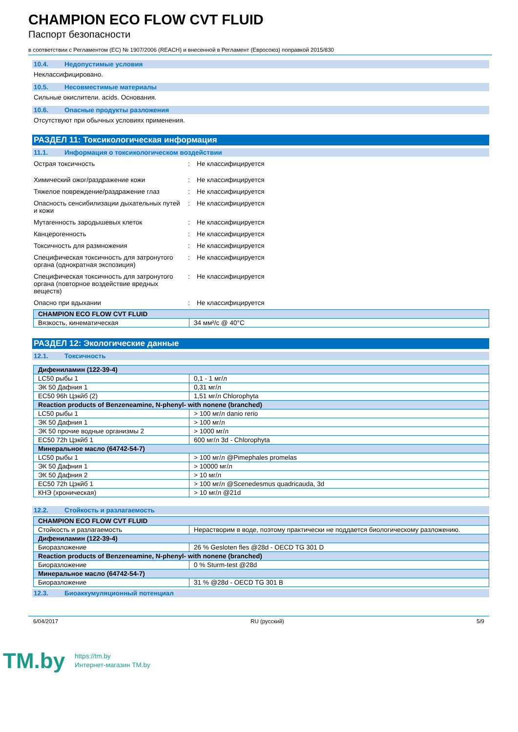CHAMPION ECO FLOW CVT FLUID
Паспорт безопасности
в соответствии с Регламентом (ЕС) № 1907/2006 (REACH) и внесенной в Регламент (Евросоюз) поправкой 2015/830
10.4. Недопустимые условия
Неклассифицировано.
10.5. Несовместимые материалы
Сильные окислители. acids. Основания.
10.6. Опасные продукты разложения
Отсутствуют при обычных условиях применения.
РАЗДЕЛ 11: Токсикологическая информация
11.1. Информация о токсикологическом воздействии
| Острая токсичность | : | Не классифицируется |
| Химический ожог/раздражение кожи | : | Не классифицируется |
| Тяжелое повреждение/раздражение глаз | : | Не классифицируется |
| Опасность сенсибилизации дыхательных путей и кожи | : | Не классифицируется |
| Мутагенность зародышевых клеток | : | Не классифицируется |
| Канцерогенность | : | Не классифицируется |
| Токсичность для размножения | : | Не классифицируется |
| Специфическая токсичность для затронутого органа (однократная экспозиция) | : | Не классифицируется |
| Специфическая токсичность для затронутого органа (повторное воздействие вредных веществ) | : | Не классифицируется |
| Опасно при вдыхании | : | Не классифицируется |
| CHAMPION ECO FLOW CVT FLUID | |
| --- | --- |
| Вязкость, кинематическая | 34 мм²/с @ 40°C |
РАЗДЕЛ 12: Экологические данные
12.1. Токсичность
| Дифениламин (122-39-4) | |
| --- | --- |
| LC50 рыбы 1 | 0,1 - 1 мг/л |
| ЭК 50 Дафния 1 | 0,31 мг/л |
| EC50 96h Цэкйб (2) | 1,51 мг/л Chlorophyta |
| Reaction products of Benzeneamine, N-phenyl- with nonene (branched) | |
| LC50 рыбы 1 | > 100 мг/л danio rerio |
| ЭК 50 Дафния 1 | > 100 мг/л |
| ЭК 50 прочие водные организмы 2 | > 1000 мг/л |
| EC50 72h Цэкйб 1 | 600 мг/л 3d - Chlorophyta |
| Минеральное масло (64742-54-7) | |
| LC50 рыбы 1 | > 100 мг/л @Pimephales promelas |
| ЭК 50 Дафния 1 | > 10000 мг/л |
| ЭК 50 Дафния 2 | > 10 мг/л |
| EC50 72h Цэкйб 1 | > 100 мг/л @Scenedesmus quadricauda, 3d |
| КНЭ (хроническая) | > 10 мг/л @21d |
12.2. Стойкость и разлагаемость
| CHAMPION ECO FLOW CVT FLUID | |
| --- | --- |
| Стойкость и разлагаемость | Нерастворим в воде, поэтому практически не поддается биологическому разложению. |
| Дифениламин (122-39-4) | |
| Биоразложение | 26 % Gesloten fles @28d - OECD TG 301 D |
| Reaction products of Benzeneamine, N-phenyl- with nonene (branched) | |
| Биоразложение | 0 % Sturm-test @28d |
| Минеральное масло (64742-54-7) | |
| Биоразложение | 31 % @28d - OECD TG 301 B |
12.3. Биоаккумуляционный потенциал
6/04/2017 RU (русский) 5/9
TM.by
https://tm.by
Интернет-магазин TM.by